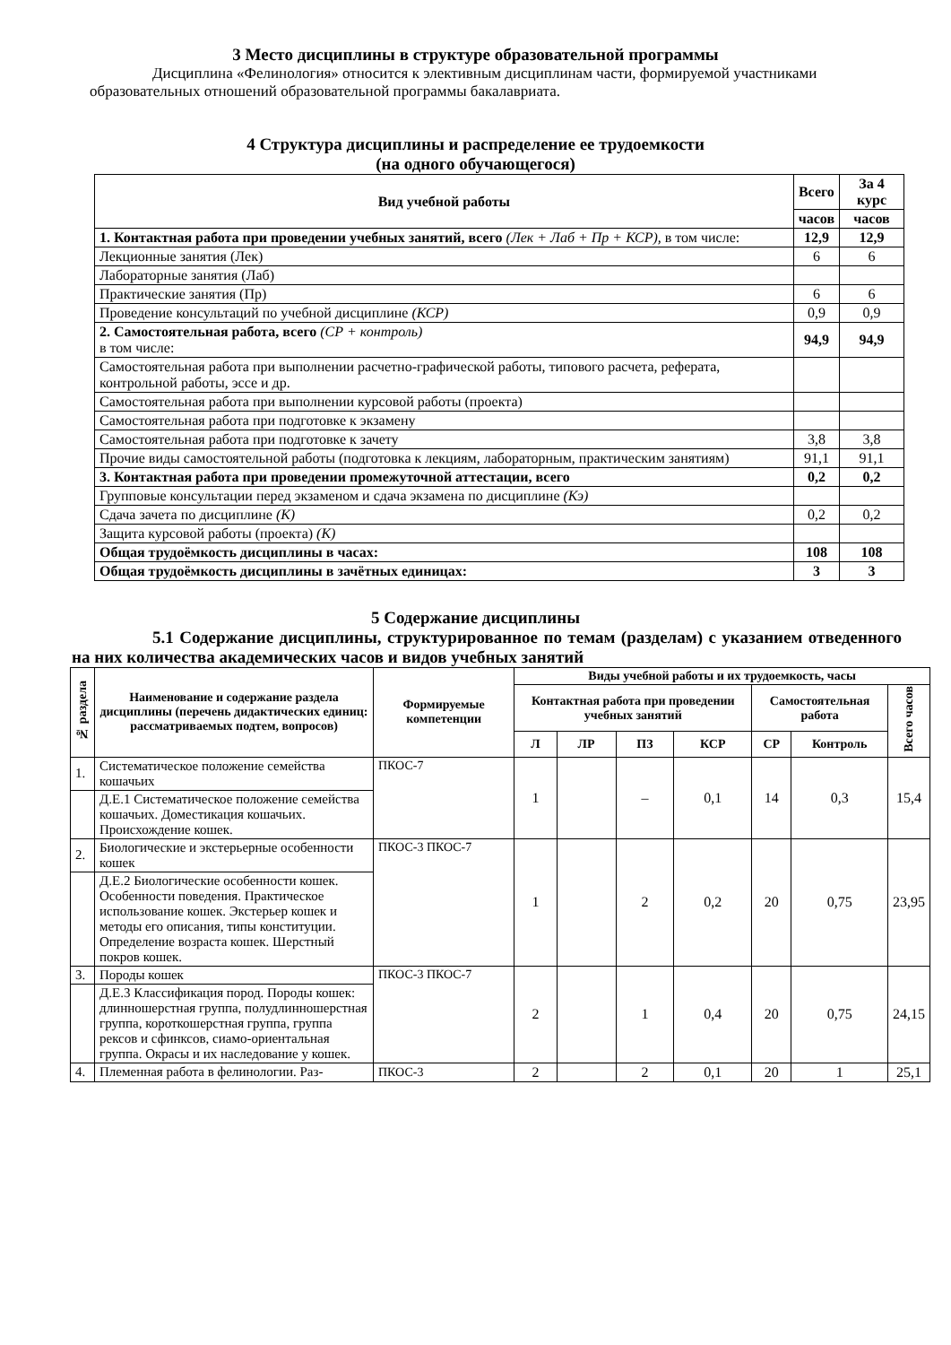3 Место дисциплины в структуре образовательной программы
Дисциплина «Фелинология» относится к элективным дисциплинам части, формируемой участниками образовательных отношений образовательной программы бакалавриата.
4 Структура дисциплины и распределение ее трудоемкости
(на одного обучающегося)
| Вид учебной работы | Всего | За 4 курс |
| --- | --- | --- |
| | часов | часов |
| 1. Контактная работа при проведении учебных занятий, всего (Лек + Лаб + Пр + КСР), в том числе: | 12,9 | 12,9 |
| Лекционные занятия (Лек) | 6 | 6 |
| Лабораторные занятия (Лаб) | | |
| Практические занятия (Пр) | 6 | 6 |
| Проведение консультаций по учебной дисциплине (КСР) | 0,9 | 0,9 |
| 2. Самостоятельная работа, всего (СР + контроль) в том числе: | 94,9 | 94,9 |
| Самостоятельная работа при выполнении расчетно-графической работы, типового расчета, реферата, контрольной работы, эссе и др. | | |
| Самостоятельная работа при выполнении курсовой работы (проекта) | | |
| Самостоятельная работа при подготовке к экзамену | | |
| Самостоятельная работа при подготовке к зачету | 3,8 | 3,8 |
| Прочие виды самостоятельной работы (подготовка к лекциям, лабораторным, практическим занятиям) | 91,1 | 91,1 |
| 3. Контактная работа при проведении промежуточной аттестации, всего | 0,2 | 0,2 |
| Групповые консультации перед экзаменом и сдача экзамена по дисциплине (Кэ) | | |
| Сдача зачета по дисциплине (К) | 0,2 | 0,2 |
| Защита курсовой работы (проекта) (К) | | |
| Общая трудоёмкость дисциплины в часах: | 108 | 108 |
| Общая трудоёмкость дисциплины в зачётных единицах: | 3 | 3 |
5 Содержание дисциплины
5.1 Содержание дисциплины, структурированное по темам (разделам) с указанием отведенного на них количества академических часов и видов учебных занятий
| № раздела | Наименование и содержание раздела дисциплины (перечень дидактических единиц: рассматриваемых подтем, вопросов) | Формируемые компетенции | Виды учебной работы и их трудоемкость, часы | | | | | | |
| --- | --- | --- | --- | --- | --- | --- | --- | --- | --- |
| | | | Контактная работа при проведении учебных занятий | | | | Самостоятельная работа | | Всего часов |
| | | | Л | ЛР | ПЗ | КСР | СР | Контроль | |
| 1. | Систематическое положение семейства кошачьих | ПКОС-7 | 1 | | – | 0,1 | 14 | 0,3 | 15,4 |
| | Д.Е.1 Систематическое положение семейства кошачьих. Доместикация кошачьих. Происхождение кошек. | | | | | | | | |
| 2. | Биологические и экстерьерные особенности кошек | ПКОС-3 ПКОС-7 | 1 | | 2 | 0,2 | 20 | 0,75 | 23,95 |
| | Д.Е.2 Биологические особенности кошек. Особенности поведения. Практическое использование кошек. Экстерьер кошек и методы его описания, типы конституции. Определение возраста кошек. Шерстный покров кошек. | | | | | | | | |
| 3. | Породы кошек | ПКОС-3 ПКОС-7 | 2 | | 1 | 0,4 | 20 | 0,75 | 24,15 |
| | Д.Е.3 Классификация пород. Породы кошек: длинношерстная группа, полудлинношерстная группа, короткошерстная группа, группа рексов и сфинксов, сиамо-ориентальная группа. Окрасы и их наследование у кошек. | | | | | | | | |
| 4. | Племенная работа в фелинологии. Раз- | ПКОС-3 | 2 | | 2 | 0,1 | 20 | 1 | 25,1 |